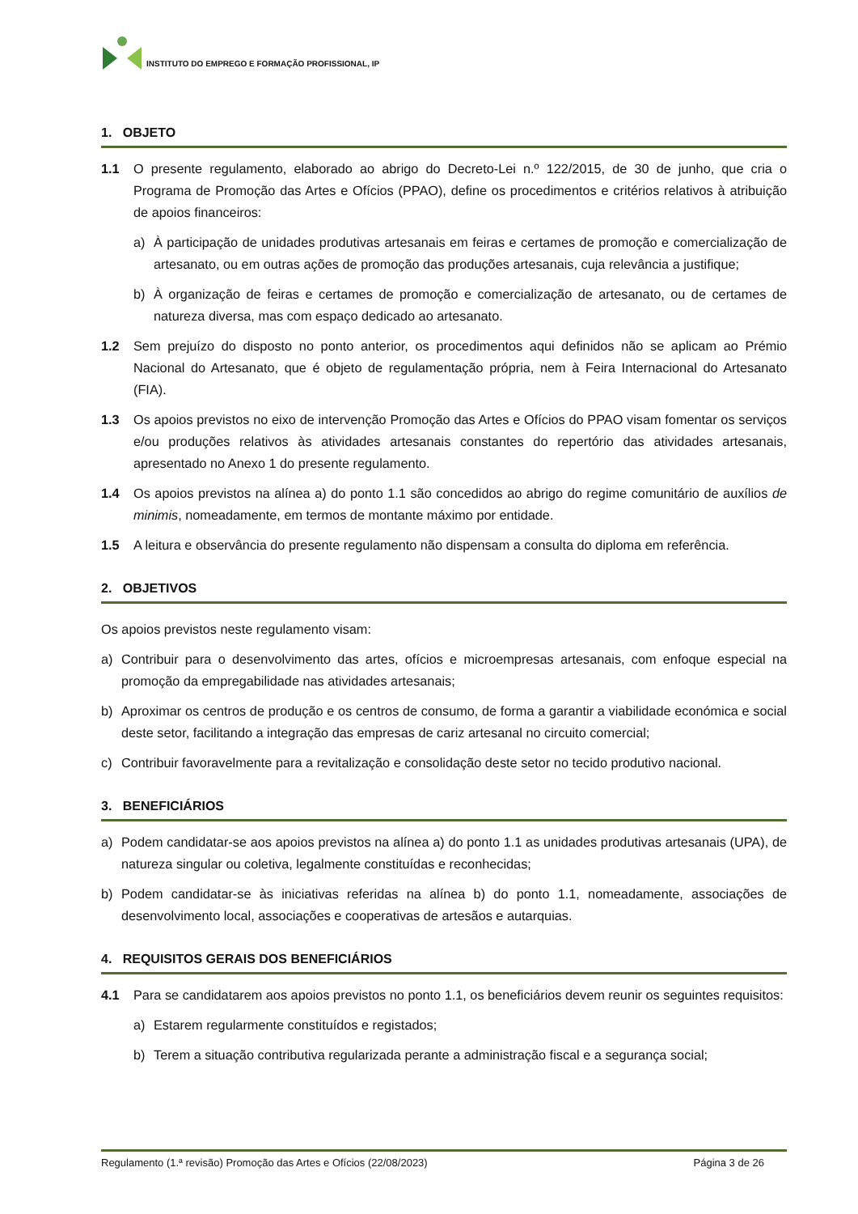INSTITUTO DO EMPREGO E FORMAÇÃO PROFISSIONAL, IP
1. OBJETO
1.1 O presente regulamento, elaborado ao abrigo do Decreto-Lei n.º 122/2015, de 30 de junho, que cria o Programa de Promoção das Artes e Ofícios (PPAO), define os procedimentos e critérios relativos à atribuição de apoios financeiros:
a) À participação de unidades produtivas artesanais em feiras e certames de promoção e comercialização de artesanato, ou em outras ações de promoção das produções artesanais, cuja relevância a justifique;
b) À organização de feiras e certames de promoção e comercialização de artesanato, ou de certames de natureza diversa, mas com espaço dedicado ao artesanato.
1.2 Sem prejuízo do disposto no ponto anterior, os procedimentos aqui definidos não se aplicam ao Prémio Nacional do Artesanato, que é objeto de regulamentação própria, nem à Feira Internacional do Artesanato (FIA).
1.3 Os apoios previstos no eixo de intervenção Promoção das Artes e Ofícios do PPAO visam fomentar os serviços e/ou produções relativos às atividades artesanais constantes do repertório das atividades artesanais, apresentado no Anexo 1 do presente regulamento.
1.4 Os apoios previstos na alínea a) do ponto 1.1 são concedidos ao abrigo do regime comunitário de auxílios de minimis, nomeadamente, em termos de montante máximo por entidade.
1.5 A leitura e observância do presente regulamento não dispensam a consulta do diploma em referência.
2. OBJETIVOS
Os apoios previstos neste regulamento visam:
a) Contribuir para o desenvolvimento das artes, ofícios e microempresas artesanais, com enfoque especial na promoção da empregabilidade nas atividades artesanais;
b) Aproximar os centros de produção e os centros de consumo, de forma a garantir a viabilidade económica e social deste setor, facilitando a integração das empresas de cariz artesanal no circuito comercial;
c) Contribuir favoravelmente para a revitalização e consolidação deste setor no tecido produtivo nacional.
3. BENEFICIÁRIOS
a) Podem candidatar-se aos apoios previstos na alínea a) do ponto 1.1 as unidades produtivas artesanais (UPA), de natureza singular ou coletiva, legalmente constituídas e reconhecidas;
b) Podem candidatar-se às iniciativas referidas na alínea b) do ponto 1.1, nomeadamente, associações de desenvolvimento local, associações e cooperativas de artesãos e autarquias.
4. REQUISITOS GERAIS DOS BENEFICIÁRIOS
4.1 Para se candidatarem aos apoios previstos no ponto 1.1, os beneficiários devem reunir os seguintes requisitos:
a) Estarem regularmente constituídos e registados;
b) Terem a situação contributiva regularizada perante a administração fiscal e a segurança social;
Regulamento (1.ª revisão) Promoção das Artes e Ofícios (22/08/2023) Página 3 de 26